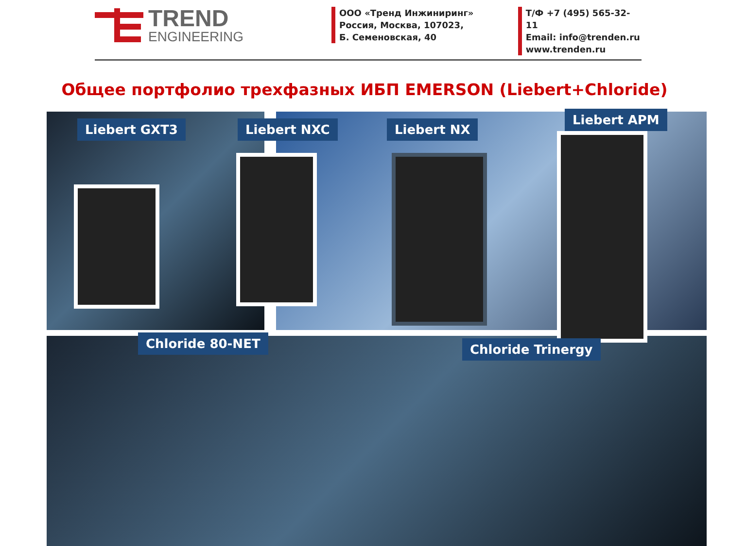TREND
ENGINEERING
ООО «Тренд Инжиниринг»
Россия, Москва, 107023,
Б. Семеновская, 40
Т/Ф +7 (495) 565-32-11
Email: info@trenden.ru
www.trenden.ru
Общее портфолио трехфазных ИБП EMERSON (Liebert+Chloride)
Liebert GXT3 Liebert NXC Liebert NX
Liebert APM
Chloride 80-NET Chloride Trinergy